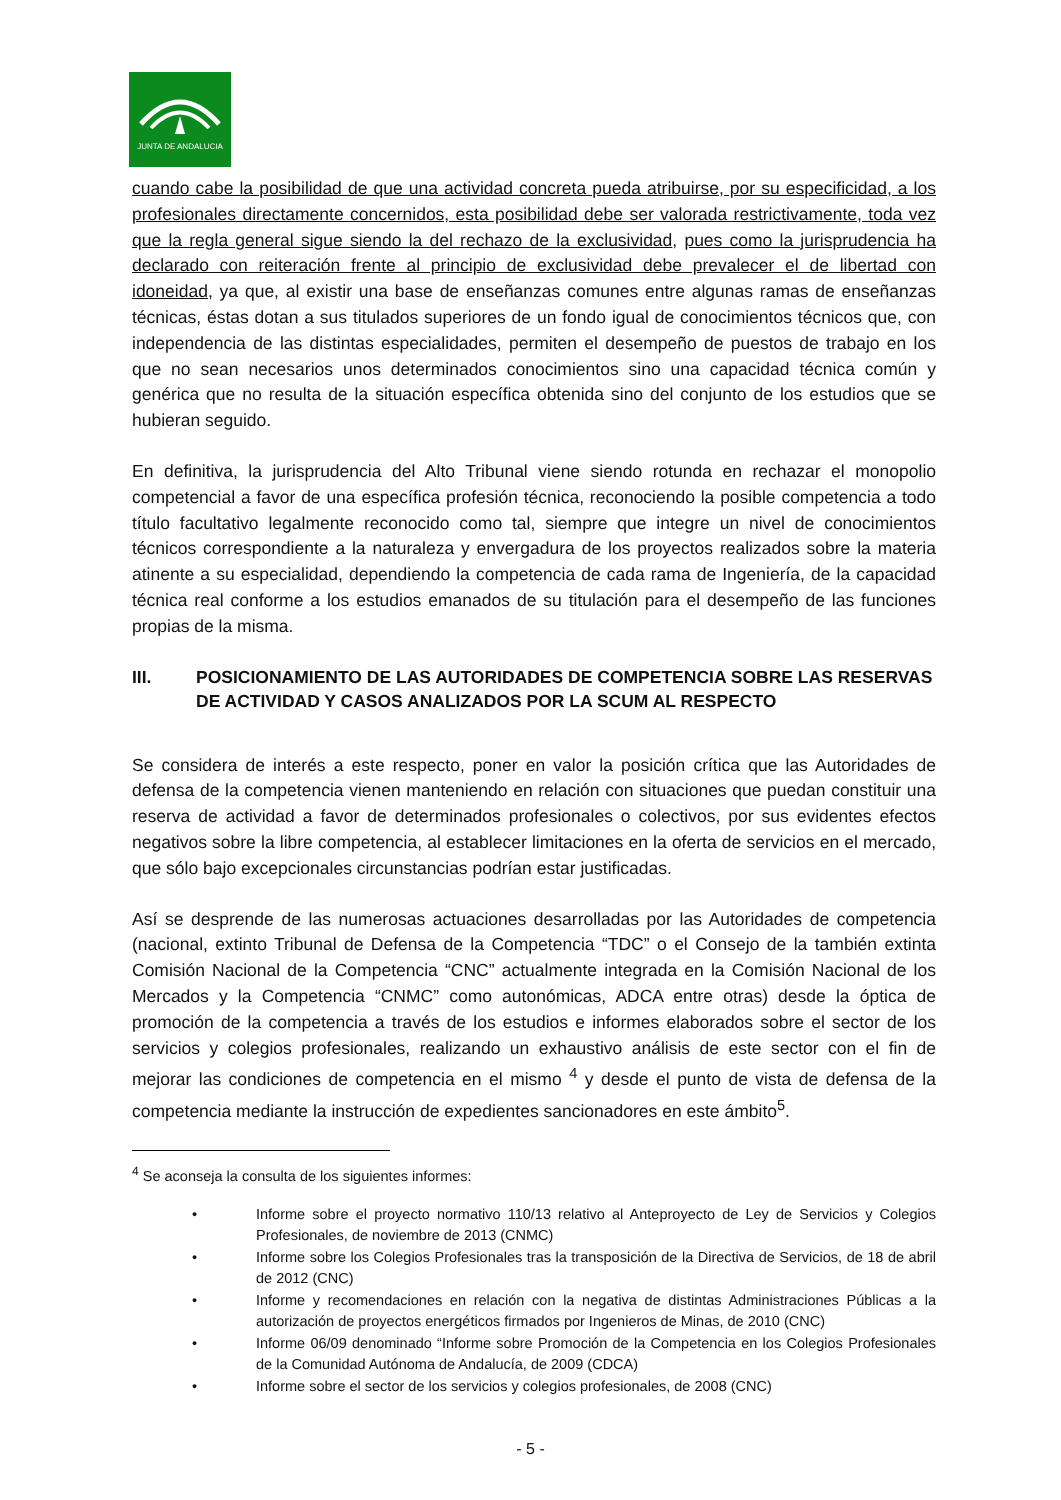JUNTA DE ANDALUCIA
cuando cabe la posibilidad de que una actividad concreta pueda atribuirse, por su especificidad, a los profesionales directamente concernidos, esta posibilidad debe ser valorada restrictivamente, toda vez que la regla general sigue siendo la del rechazo de la exclusividad, pues como la jurisprudencia ha declarado con reiteración frente al principio de exclusividad debe prevalecer el de libertad con idoneidad, ya que, al existir una base de enseñanzas comunes entre algunas ramas de enseñanzas técnicas, éstas dotan a sus titulados superiores de un fondo igual de conocimientos técnicos que, con independencia de las distintas especialidades, permiten el desempeño de puestos de trabajo en los que no sean necesarios unos determinados conocimientos sino una capacidad técnica común y genérica que no resulta de la situación específica obtenida sino del conjunto de los estudios que se hubieran seguido.
En definitiva, la jurisprudencia del Alto Tribunal viene siendo rotunda en rechazar el monopolio competencial a favor de una específica profesión técnica, reconociendo la posible competencia a todo título facultativo legalmente reconocido como tal, siempre que integre un nivel de conocimientos técnicos correspondiente a la naturaleza y envergadura de los proyectos realizados sobre la materia atinente a su especialidad, dependiendo la competencia de cada rama de Ingeniería, de la capacidad técnica real conforme a los estudios emanados de su titulación para el desempeño de las funciones propias de la misma.
III. POSICIONAMIENTO DE LAS AUTORIDADES DE COMPETENCIA SOBRE LAS RESERVAS DE ACTIVIDAD Y CASOS ANALIZADOS POR LA SCUM AL RESPECTO
Se considera de interés a este respecto, poner en valor la posición crítica que las Autoridades de defensa de la competencia vienen manteniendo en relación con situaciones que puedan constituir una reserva de actividad a favor de determinados profesionales o colectivos, por sus evidentes efectos negativos sobre la libre competencia, al establecer limitaciones en la oferta de servicios en el mercado, que sólo bajo excepcionales circunstancias podrían estar justificadas.
Así se desprende de las numerosas actuaciones desarrolladas por las Autoridades de competencia (nacional, extinto Tribunal de Defensa de la Competencia “TDC” o el Consejo de la también extinta Comisión Nacional de la Competencia “CNC” actualmente integrada en la Comisión Nacional de los Mercados y la Competencia “CNMC” como autonómicas, ADCA entre otras) desde la óptica de promoción de la competencia a través de los estudios e informes elaborados sobre el sector de los servicios y colegios profesionales, realizando un exhaustivo análisis de este sector con el fin de mejorar las condiciones de competencia en el mismo <sup>4</sup> y desde el punto de vista de defensa de la competencia mediante la instrucción de expedientes sancionadores en este ámbito<sup>5</sup>.
<sup>4</sup> Se aconseja la consulta de los siguientes informes:
• Informe sobre el proyecto normativo 110/13 relativo al Anteproyecto de Ley de Servicios y Colegios Profesionales, de noviembre de 2013 (CNMC)
• Informe sobre los Colegios Profesionales tras la transposición de la Directiva de Servicios, de 18 de abril de 2012 (CNC)
• Informe y recomendaciones en relación con la negativa de distintas Administraciones Públicas a la autorización de proyectos energéticos firmados por Ingenieros de Minas, de 2010 (CNC)
• Informe 06/09 denominado “Informe sobre Promoción de la Competencia en los Colegios Profesionales de la Comunidad Autónoma de Andalucía, de 2009 (CDCA)
• Informe sobre el sector de los servicios y colegios profesionales, de 2008 (CNC)
- 5 -